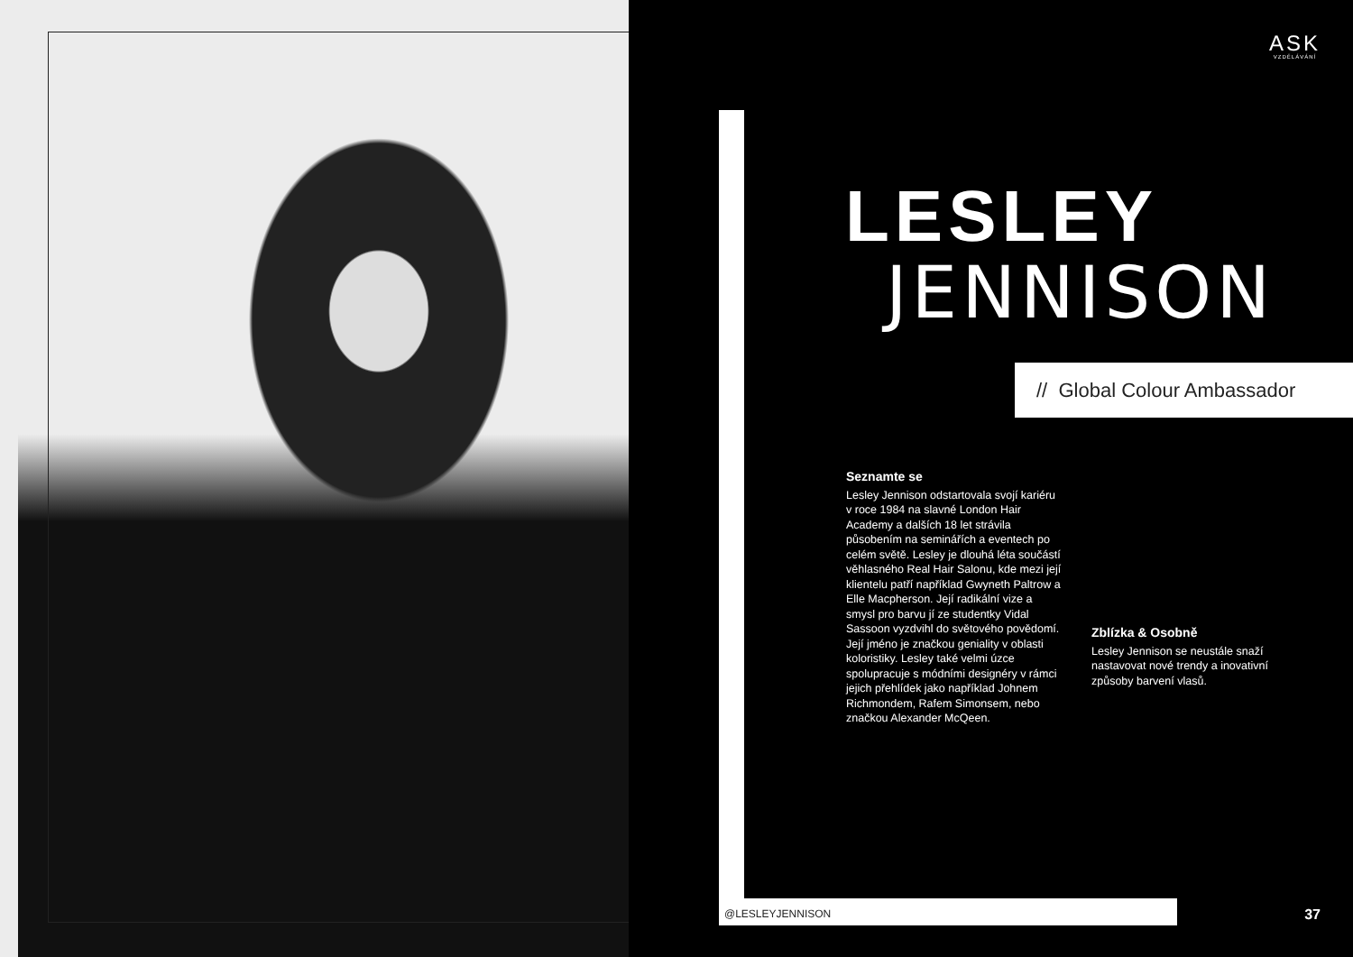ASK
VZDĚLÁVÁNÍ
LESLEY
JENNISON
// Global Colour Ambassador
Seznamte se
Lesley Jennison odstartovala svojí kariéru v roce 1984 na slavné London Hair Academy a dalších 18 let strávila působením na seminářích a eventech po celém světě. Lesley je dlouhá léta součástí věhlasného Real Hair Salonu, kde mezi její klientelu patří například Gwyneth Paltrow a Elle Macpherson. Její radikální vize a smysl pro barvu jí ze studentky Vidal Sassoon vyzdvihl do světového povědomí. Její jméno je značkou geniality v oblasti koloristiky. Lesley také velmi úzce spolupracuje s módními designéry v rámci jejich přehlídek jako například Johnem Richmondem, Rafem Simonsem, nebo značkou Alexander McQeen.
Zblízka & Osobně
Lesley Jennison se neustále snaží nastavovat nové trendy a inovativní způsoby barvení vlasů.
@LESLEYJENNISON 37